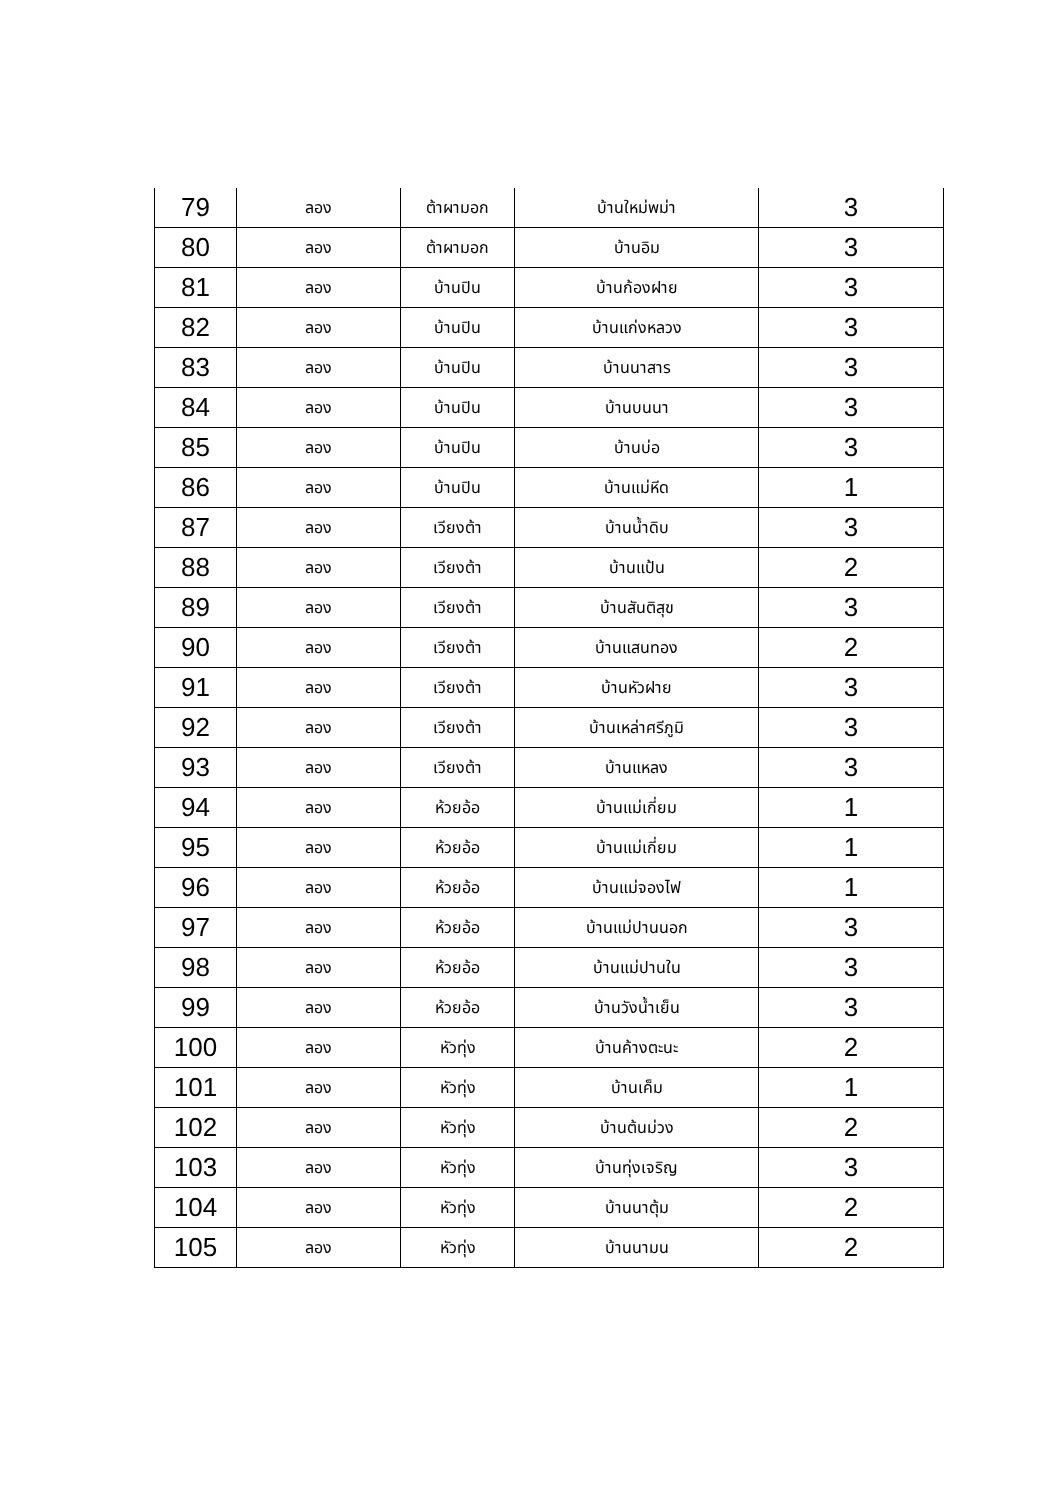| 79 | ลอง | ต้าผามอก | บ้านใหม่พม่า | 3 |
| 80 | ลอง | ต้าผามอก | บ้านอิม | 3 |
| 81 | ลอง | บ้านปิน | บ้านก้องฝาย | 3 |
| 82 | ลอง | บ้านปิน | บ้านแก่งหลวง | 3 |
| 83 | ลอง | บ้านปิน | บ้านนาสาร | 3 |
| 84 | ลอง | บ้านปิน | บ้านบนนา | 3 |
| 85 | ลอง | บ้านปิน | บ้านบ่อ | 3 |
| 86 | ลอง | บ้านปิน | บ้านแม่หีด | 1 |
| 87 | ลอง | เวียงต้า | บ้านน้ำดิบ | 3 |
| 88 | ลอง | เวียงต้า | บ้านแป้น | 2 |
| 89 | ลอง | เวียงต้า | บ้านสันติสุข | 3 |
| 90 | ลอง | เวียงต้า | บ้านแสนทอง | 2 |
| 91 | ลอง | เวียงต้า | บ้านหัวฝาย | 3 |
| 92 | ลอง | เวียงต้า | บ้านเหล่าศรีภูมิ | 3 |
| 93 | ลอง | เวียงต้า | บ้านแหลง | 3 |
| 94 | ลอง | ห้วยอ้อ | บ้านแม่เกี่ยม | 1 |
| 95 | ลอง | ห้วยอ้อ | บ้านแม่เกี่ยม | 1 |
| 96 | ลอง | ห้วยอ้อ | บ้านแม่จองไฟ | 1 |
| 97 | ลอง | ห้วยอ้อ | บ้านแม่ปานนอก | 3 |
| 98 | ลอง | ห้วยอ้อ | บ้านแม่ปานใน | 3 |
| 99 | ลอง | ห้วยอ้อ | บ้านวังน้ำเย็น | 3 |
| 100 | ลอง | หัวทุ่ง | บ้านค้างตะนะ | 2 |
| 101 | ลอง | หัวทุ่ง | บ้านเค็ม | 1 |
| 102 | ลอง | หัวทุ่ง | บ้านต้นม่วง | 2 |
| 103 | ลอง | หัวทุ่ง | บ้านทุ่งเจริญ | 3 |
| 104 | ลอง | หัวทุ่ง | บ้านนาตุ้ม | 2 |
| 105 | ลอง | หัวทุ่ง | บ้านนามน | 2 |